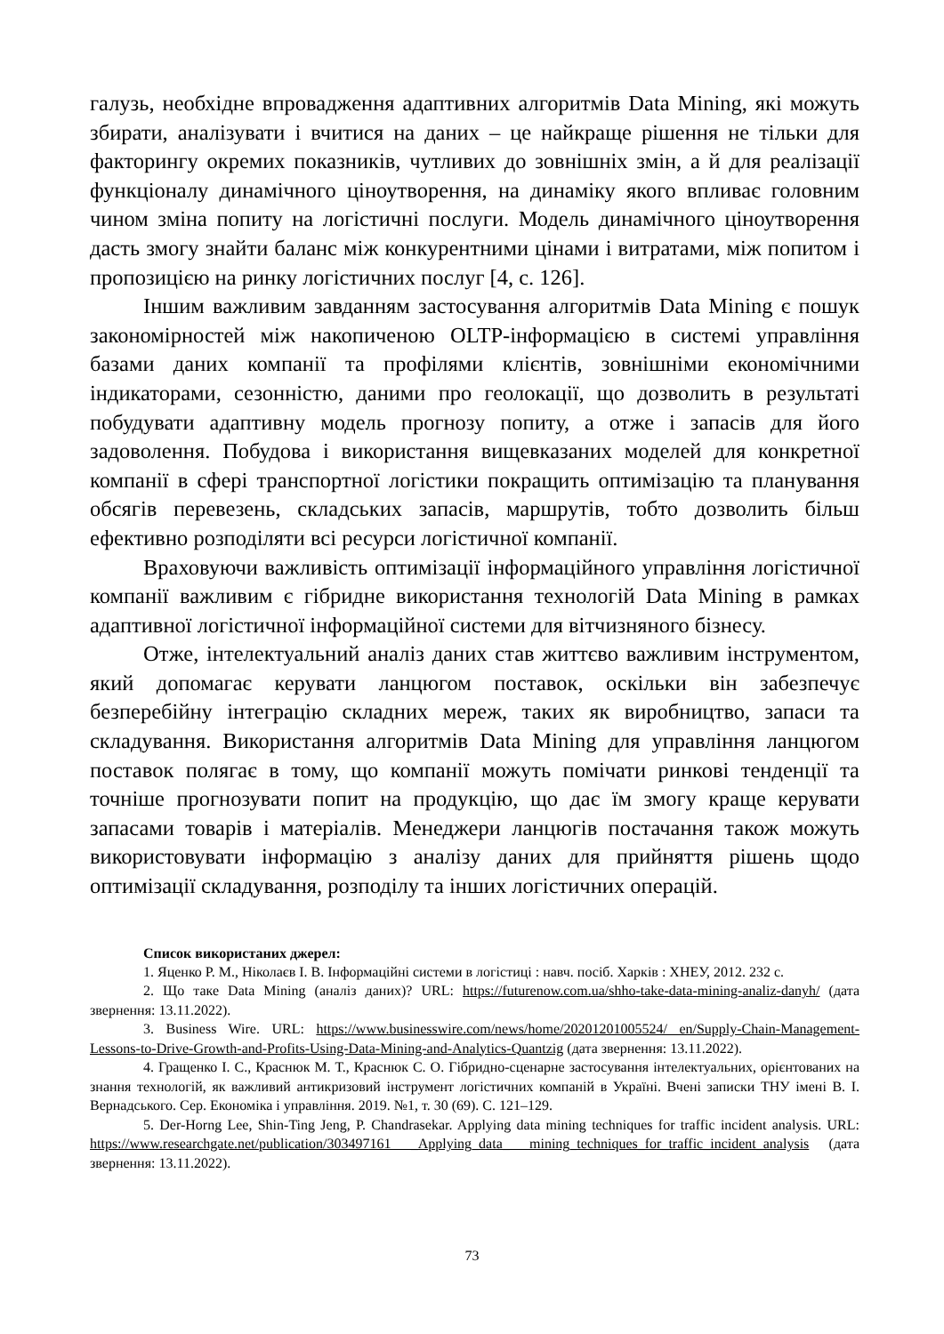галузь, необхідне впровадження адаптивних алгоритмів Data Mining, які можуть збирати, аналізувати і вчитися на даних – це найкраще рішення не тільки для факторингу окремих показників, чутливих до зовнішніх змін, а й для реалізації функціоналу динамічного ціноутворення, на динаміку якого впливає головним чином зміна попиту на логістичні послуги. Модель динамічного ціноутворення дасть змогу знайти баланс між конкурентними цінами і витратами, між попитом і пропозицією на ринку логістичних послуг [4, с. 126].
Іншим важливим завданням застосування алгоритмів Data Mining є пошук закономірностей між накопиченою OLTP-інформацією в системі управління базами даних компанії та профілями клієнтів, зовнішніми економічними індикаторами, сезонністю, даними про геолокації, що дозволить в результаті побудувати адаптивну модель прогнозу попиту, а отже і запасів для його задоволення. Побудова і використання вищевказаних моделей для конкретної компанії в сфері транспортної логістики покращить оптимізацію та планування обсягів перевезень, складських запасів, маршрутів, тобто дозволить більш ефективно розподіляти всі ресурси логістичної компанії.
Враховуючи важливість оптимізації інформаційного управління логістичної компанії важливим є гібридне використання технологій Data Mining в рамках адаптивної логістичної інформаційної системи для вітчизняного бізнесу.
Отже, інтелектуальний аналіз даних став життєво важливим інструментом, який допомагає керувати ланцюгом поставок, оскільки він забезпечує безперебійну інтеграцію складних мереж, таких як виробництво, запаси та складування. Використання алгоритмів Data Mining для управління ланцюгом поставок полягає в тому, що компанії можуть помічати ринкові тенденції та точніше прогнозувати попит на продукцію, що дає їм змогу краще керувати запасами товарів і матеріалів. Менеджери ланцюгів постачання також можуть використовувати інформацію з аналізу даних для прийняття рішень щодо оптимізації складування, розподілу та інших логістичних операцій.
Список використаних джерел:
1. Яценко Р. М., Ніколаєв І. В. Інформаційні системи в логістиці : навч. посіб. Харків : ХНЕУ, 2012. 232 с.
2. Що таке Data Mining (аналіз даних)? URL: https://futurenow.com.ua/shho-take-data-mining-analiz-danyh/ (дата звернення: 13.11.2022).
3. Business Wire. URL: https://www.businesswire.com/news/home/20201201005524/ en/Supply-Chain-Management-Lessons-to-Drive-Growth-and-Profits-Using-Data-Mining-and-Analytics-Quantzig (дата звернення: 13.11.2022).
4. Гращенко І. С., Краснюк М. Т., Краснюк С. О. Гібридно-сценарне застосування інтелектуальних, орієнтованих на знання технологій, як важливий антикризовий інструмент логістичних компаній в Україні. Вчені записки ТНУ імені В. І. Вернадського. Сер. Економіка і управління. 2019. №1, т. 30 (69). С. 121–129.
5. Der-Horng Lee, Shin-Ting Jeng, P. Chandrasekar. Applying data mining techniques for traffic incident analysis. URL: https://www.researchgate.net/publication/303497161 _Applying_data_ mining_techniques_for_traffic_incident_analysis (дата звернення: 13.11.2022).
73